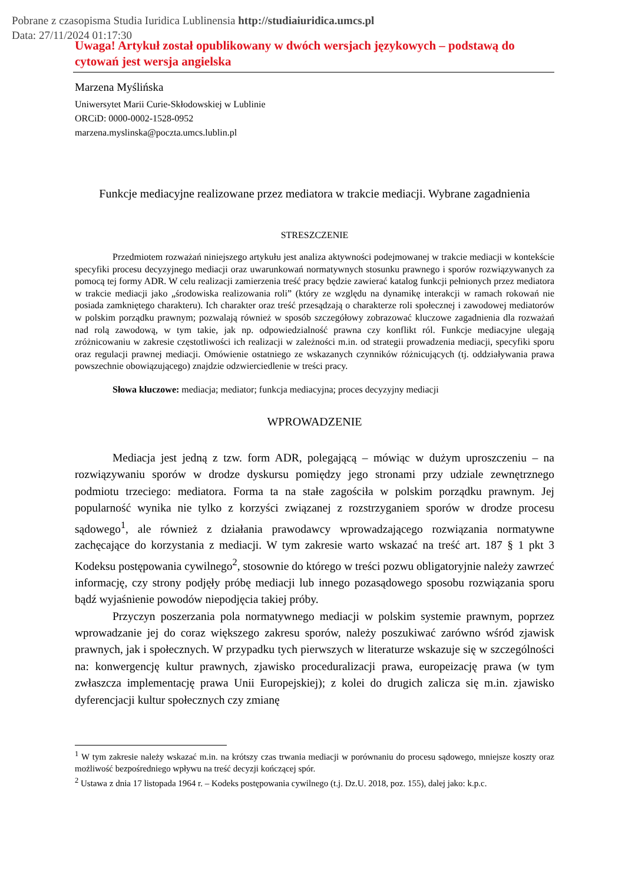Pobrane z czasopisma Studia Iuridica Lublinensia http://studiaiuridica.umcs.pl
Data: 27/11/2024 01:17:30
Uwaga! Artykuł został opublikowany w dwóch wersjach językowych – podstawą do cytowań jest wersja angielska
Marzena Myślińska
Uniwersytet Marii Curie-Skłodowskiej w Lublinie
ORCiD: 0000-0002-1528-0952
marzena.myslinska@poczta.umcs.lublin.pl
Funkcje mediacyjne realizowane przez mediatora w trakcie mediacji. Wybrane zagadnienia
STRESZCZENIE
Przedmiotem rozważań niniejszego artykułu jest analiza aktywności podejmowanej w trakcie mediacji w kontekście specyfiki procesu decyzyjnego mediacji oraz uwarunkowań normatywnych stosunku prawnego i sporów rozwiązywanych za pomocą tej formy ADR. W celu realizacji zamierzenia treść pracy będzie zawierać katalog funkcji pełnionych przez mediatora w trakcie mediacji jako „środowiska realizowania roli” (który ze względu na dynamikę interakcji w ramach rokowań nie posiada zamkniętego charakteru). Ich charakter oraz treść przesądzają o charakterze roli społecznej i zawodowej mediatorów w polskim porządku prawnym; pozwalają również w sposób szczegółowy zobrazować kluczowe zagadnienia dla rozważań nad rolą zawodową, w tym takie, jak np. odpowiedzialność prawna czy konflikt ról. Funkcje mediacyjne ulegają zróżnicowaniu w zakresie częstotliwości ich realizacji w zależności m.in. od strategii prowadzenia mediacji, specyfiki sporu oraz regulacji prawnej mediacji. Omówienie ostatniego ze wskazanych czynników różnicujących (tj. oddziaływania prawa powszechnie obowiązującego) znajdzie odzwierciedlenie w treści pracy.
Słowa kluczowe: mediacja; mediator; funkcja mediacyjna; proces decyzyjny mediacji
WPROWADZENIE
Mediacja jest jedną z tzw. form ADR, polegającą – mówiąc w dużym uproszczeniu – na rozwiązywaniu sporów w drodze dyskursu pomiędzy jego stronami przy udziale zewnętrznego podmiotu trzeciego: mediatora. Forma ta na stałe zagościła w polskim porządku prawnym. Jej popularność wynika nie tylko z korzyści związanej z rozstrzyganiem sporów w drodze procesu sądowego<sup>1</sup>, ale również z działania prawodawcy wprowadzającego rozwiązania normatywne zachęcające do korzystania z mediacji. W tym zakresie warto wskazać na treść art. 187 § 1 pkt 3 Kodeksu postępowania cywilnego<sup>2</sup>, stosownie do którego w treści pozwu obligatoryjnie należy zawrzeć informację, czy strony podjęły próbę mediacji lub innego pozasądowego sposobu rozwiązania sporu bądź wyjaśnienie powodów niepodjęcia takiej próby.
Przyczyn poszerzania pola normatywnego mediacji w polskim systemie prawnym, poprzez wprowadzanie jej do coraz większego zakresu sporów, należy poszukiwać zarówno wśród zjawisk prawnych, jak i społecznych. W przypadku tych pierwszych w literaturze wskazuje się w szczególności na: konwergencję kultur prawnych, zjawisko proceduralizacji prawa, europeizację prawa (w tym zwłaszcza implementację prawa Unii Europejskiej); z kolei do drugich zalicza się m.in. zjawisko dyferencjacji kultur społecznych czy zmianę
<sup>1</sup> W tym zakresie należy wskazać m.in. na krótszy czas trwania mediacji w porównaniu do procesu sądowego, mniejsze koszty oraz możliwość bezpośredniego wpływu na treść decyzji kończącej spór.
<sup>2</sup> Ustawa z dnia 17 listopada 1964 r. – Kodeks postępowania cywilnego (t.j. Dz.U. 2018, poz. 155), dalej jako: k.p.c.